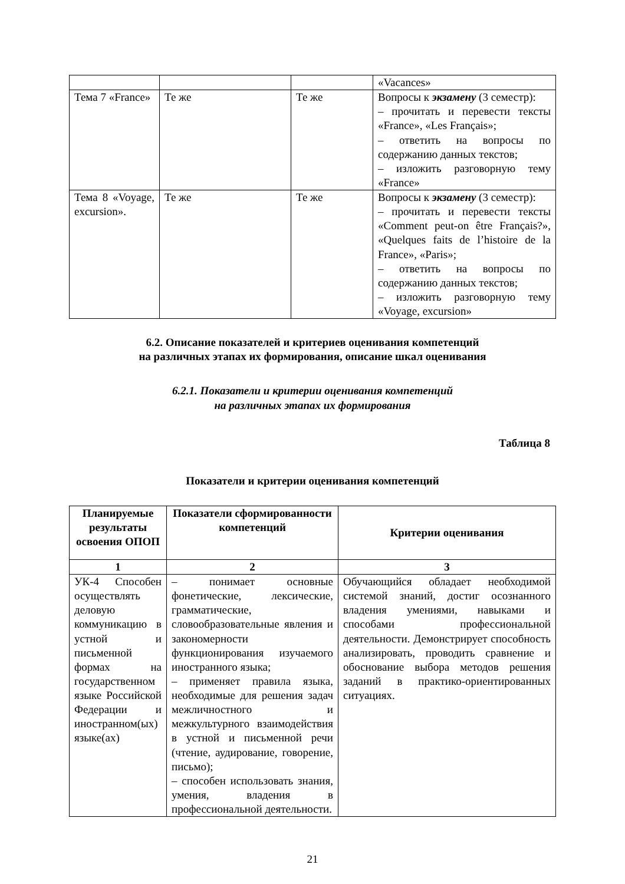| | | | «Vacances» |
| Тема 7 «France» | Те же | Те же | Вопросы к экзамену (3 семестр): – прочитать и перевести тексты «France», «Les Français»; – ответить на вопросы по содержанию данных текстов; – изложить разговорную тему «France» |
| Тема 8 «Voyage, excursion». | Те же | Те же | Вопросы к экзамену (3 семестр): – прочитать и перевести тексты «Comment peut-on être Français?», «Quelques faits de l’histoire de la France», «Paris»; – ответить на вопросы по содержанию данных текстов; – изложить разговорную тему «Voyage, excursion» |
6.2. Описание показателей и критериев оценивания компетенций
на различных этапах их формирования, описание шкал оценивания
6.2.1. Показатели и критерии оценивания компетенций
на различных этапах их формирования
Таблица 8
Показатели и критерии оценивания компетенций
| Планируемые результаты освоения ОПОП | Показатели сформированности компетенций | Критерии оценивания |
| --- | --- | --- |
| 1 | 2 | 3 |
| УК-4 Способен осуществлять деловую коммуникацию в устной и письменной формах на государственном языке Российской Федерации и иностранном(ых) языке(ах) | – понимает основные фонетические, лексические, грамматические, словообразовательные явления и закономерности функционирования изучаемого иностранного языка; – применяет правила языка, необходимые для решения задач межличностного и межкультурного взаимодействия в устной и письменной речи (чтение, аудирование, говорение, письмо); – способен использовать знания, умения, владения в профессиональной деятельности. | Обучающийся обладает необходимой системой знаний, достиг осознанного владения умениями, навыками и способами профессиональной деятельности. Демонстрирует способность анализировать, проводить сравнение и обоснование выбора методов решения заданий в практико-ориентированных ситуациях. |
21